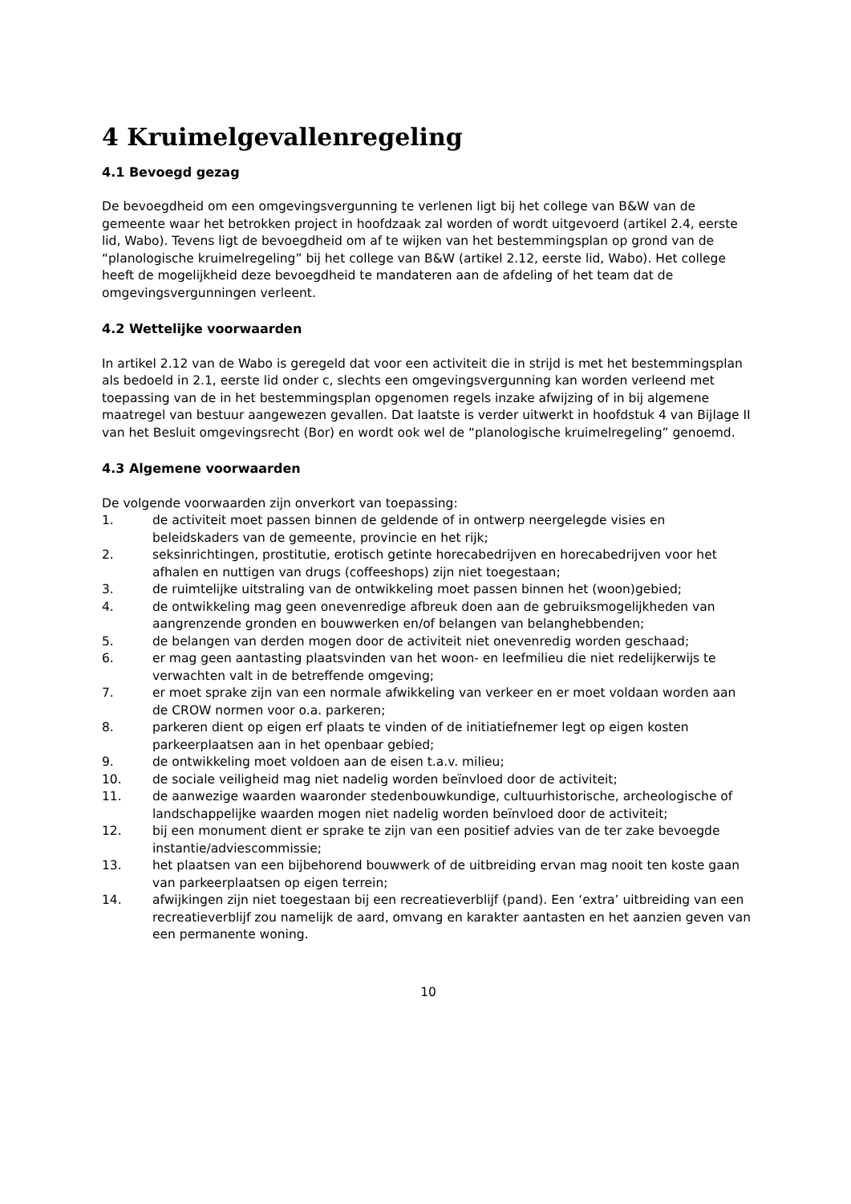4 Kruimelgevallenregeling
4.1 Bevoegd gezag
De bevoegdheid om een omgevingsvergunning te verlenen ligt bij het college van B&W van de gemeente waar het betrokken project in hoofdzaak zal worden of wordt uitgevoerd (artikel 2.4, eerste lid, Wabo). Tevens ligt de bevoegdheid om af te wijken van het bestemmingsplan op grond van de “planologische kruimelregeling” bij het college van B&W (artikel 2.12, eerste lid, Wabo). Het college heeft de mogelijkheid deze bevoegdheid te mandateren aan de afdeling of het team dat de omgevingsvergunningen verleent.
4.2 Wettelijke voorwaarden
In artikel 2.12 van de Wabo is geregeld dat voor een activiteit die in strijd is met het bestemmingsplan als bedoeld in 2.1, eerste lid onder c, slechts een omgevingsvergunning kan worden verleend met toepassing van de in het bestemmingsplan opgenomen regels inzake afwijzing of in bij algemene maatregel van bestuur aangewezen gevallen. Dat laatste is verder uitwerkt in hoofdstuk 4 van Bijlage II van het Besluit omgevingsrecht (Bor) en wordt ook wel de “planologische kruimelregeling” genoemd.
4.3 Algemene voorwaarden
De volgende voorwaarden zijn onverkort van toepassing:
1. de activiteit moet passen binnen de geldende of in ontwerp neergelegde visies en beleidskaders van de gemeente, provincie en het rijk;
2. seksinrichtingen, prostitutie, erotisch getinte horecabedrijven en horecabedrijven voor het afhalen en nuttigen van drugs (coffeeshops) zijn niet toegestaan;
3. de ruimtelijke uitstraling van de ontwikkeling moet passen binnen het (woon)gebied;
4. de ontwikkeling mag geen onevenredige afbreuk doen aan de gebruiksmogelijkheden van aangrenzende gronden en bouwwerken en/of belangen van belanghebbenden;
5. de belangen van derden mogen door de activiteit niet onevenredig worden geschaad;
6. er mag geen aantasting plaatsvinden van het woon- en leefmilieu die niet redelijkerwijs te verwachten valt in de betreffende omgeving;
7. er moet sprake zijn van een normale afwikkeling van verkeer en er moet voldaan worden aan de CROW normen voor o.a. parkeren;
8. parkeren dient op eigen erf plaats te vinden of de initiatiefnemer legt op eigen kosten parkeerplaatsen aan in het openbaar gebied;
9. de ontwikkeling moet voldoen aan de eisen t.a.v. milieu;
10. de sociale veiligheid mag niet nadelig worden beïnvloed door de activiteit;
11. de aanwezige waarden waaronder stedenbouwkundige, cultuurhistorische, archeologische of landschappelijke waarden mogen niet nadelig worden beïnvloed door de activiteit;
12. bij een monument dient er sprake te zijn van een positief advies van de ter zake bevoegde instantie/adviescommissie;
13. het plaatsen van een bijbehorend bouwwerk of de uitbreiding ervan mag nooit ten koste gaan van parkeerplaatsen op eigen terrein;
14. afwijkingen zijn niet toegestaan bij een recreatieverblijf (pand). Een ‘extra’ uitbreiding van een recreatieverblijf zou namelijk de aard, omvang en karakter aantasten en het aanzien geven van een permanente woning.
10